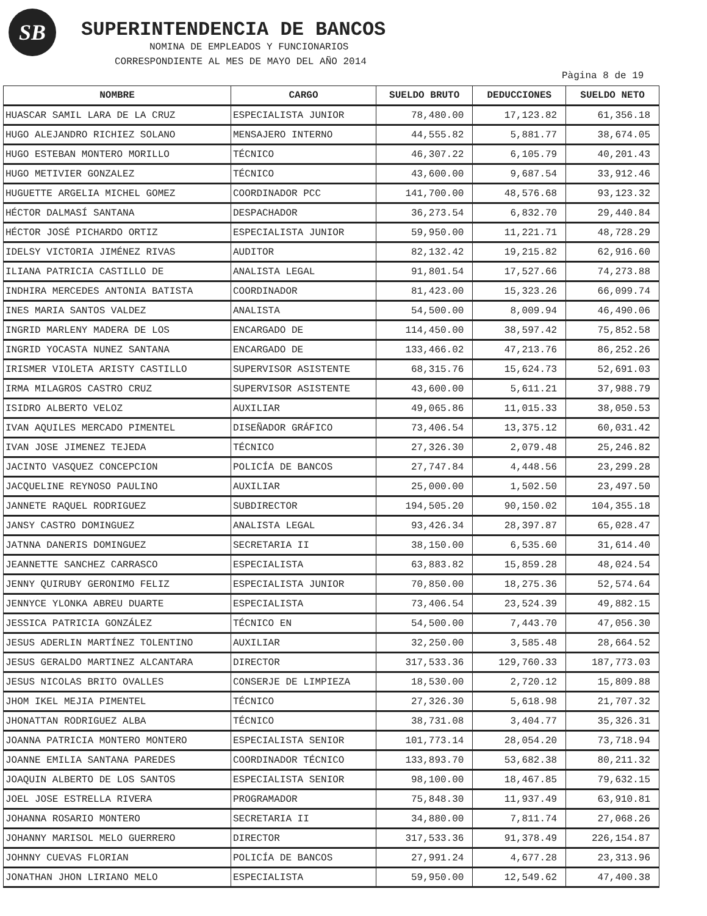SB SUPERINTENDENCIA DE BANCOS
NOMINA DE EMPLEADOS Y FUNCIONARIOS
CORRESPONDIENTE AL MES DE MAYO DEL AÑO 2014
Pàgina 8 de 19
| NOMBRE | CARGO | SUELDO BRUTO | DEDUCCIONES | SUELDO NETO |
| --- | --- | --- | --- | --- |
| HUASCAR SAMIL LARA DE LA CRUZ | ESPECIALISTA JUNIOR | 78,480.00 | 17,123.82 | 61,356.18 |
| HUGO ALEJANDRO RICHIEZ SOLANO | MENSAJERO INTERNO | 44,555.82 | 5,881.77 | 38,674.05 |
| HUGO ESTEBAN MONTERO MORILLO | TÉCNICO | 46,307.22 | 6,105.79 | 40,201.43 |
| HUGO METIVIER GONZALEZ | TÉCNICO | 43,600.00 | 9,687.54 | 33,912.46 |
| HUGUETTE ARGELIA MICHEL GOMEZ | COORDINADOR PCC | 141,700.00 | 48,576.68 | 93,123.32 |
| HÉCTOR DALMASÍ SANTANA | DESPACHADOR | 36,273.54 | 6,832.70 | 29,440.84 |
| HÉCTOR JOSÉ PICHARDO ORTIZ | ESPECIALISTA JUNIOR | 59,950.00 | 11,221.71 | 48,728.29 |
| IDELSY VICTORIA JIMÉNEZ RIVAS | AUDITOR | 82,132.42 | 19,215.82 | 62,916.60 |
| ILIANA PATRICIA CASTILLO DE | ANALISTA LEGAL | 91,801.54 | 17,527.66 | 74,273.88 |
| INDHIRA MERCEDES ANTONIA BATISTA | COORDINADOR | 81,423.00 | 15,323.26 | 66,099.74 |
| INES MARIA SANTOS VALDEZ | ANALISTA | 54,500.00 | 8,009.94 | 46,490.06 |
| INGRID MARLENY MADERA DE LOS | ENCARGADO DE | 114,450.00 | 38,597.42 | 75,852.58 |
| INGRID YOCASTA NUNEZ SANTANA | ENCARGADO DE | 133,466.02 | 47,213.76 | 86,252.26 |
| IRISMER VIOLETA ARISTY CASTILLO | SUPERVISOR ASISTENTE | 68,315.76 | 15,624.73 | 52,691.03 |
| IRMA MILAGROS CASTRO CRUZ | SUPERVISOR ASISTENTE | 43,600.00 | 5,611.21 | 37,988.79 |
| ISIDRO ALBERTO VELOZ | AUXILIAR | 49,065.86 | 11,015.33 | 38,050.53 |
| IVAN AQUILES MERCADO PIMENTEL | DISEÑADOR GRÁFICO | 73,406.54 | 13,375.12 | 60,031.42 |
| IVAN JOSE JIMENEZ TEJEDA | TÉCNICO | 27,326.30 | 2,079.48 | 25,246.82 |
| JACINTO VASQUEZ CONCEPCION | POLICÍA DE BANCOS | 27,747.84 | 4,448.56 | 23,299.28 |
| JACQUELINE REYNOSO PAULINO | AUXILIAR | 25,000.00 | 1,502.50 | 23,497.50 |
| JANNETE RAQUEL RODRIGUEZ | SUBDIRECTOR | 194,505.20 | 90,150.02 | 104,355.18 |
| JANSY CASTRO DOMINGUEZ | ANALISTA LEGAL | 93,426.34 | 28,397.87 | 65,028.47 |
| JATNNA DANERIS DOMINGUEZ | SECRETARIA II | 38,150.00 | 6,535.60 | 31,614.40 |
| JEANNETTE SANCHEZ CARRASCO | ESPECIALISTA | 63,883.82 | 15,859.28 | 48,024.54 |
| JENNY QUIRUBY GERONIMO FELIZ | ESPECIALISTA JUNIOR | 70,850.00 | 18,275.36 | 52,574.64 |
| JENNYCE YLONKA ABREU DUARTE | ESPECIALISTA | 73,406.54 | 23,524.39 | 49,882.15 |
| JESSICA PATRICIA GONZÁLEZ | TÉCNICO EN | 54,500.00 | 7,443.70 | 47,056.30 |
| JESUS ADERLIN MARTÍNEZ TOLENTINO | AUXILIAR | 32,250.00 | 3,585.48 | 28,664.52 |
| JESUS GERALDO MARTINEZ ALCANTARA | DIRECTOR | 317,533.36 | 129,760.33 | 187,773.03 |
| JESUS NICOLAS BRITO OVALLES | CONSERJE DE LIMPIEZA | 18,530.00 | 2,720.12 | 15,809.88 |
| JHOM IKEL MEJIA PIMENTEL | TÉCNICO | 27,326.30 | 5,618.98 | 21,707.32 |
| JHONATTAN RODRIGUEZ ALBA | TÉCNICO | 38,731.08 | 3,404.77 | 35,326.31 |
| JOANNA PATRICIA MONTERO MONTERO | ESPECIALISTA SENIOR | 101,773.14 | 28,054.20 | 73,718.94 |
| JOANNE EMILIA SANTANA PAREDES | COORDINADOR TÉCNICO | 133,893.70 | 53,682.38 | 80,211.32 |
| JOAQUIN ALBERTO DE LOS SANTOS | ESPECIALISTA SENIOR | 98,100.00 | 18,467.85 | 79,632.15 |
| JOEL JOSE ESTRELLA RIVERA | PROGRAMADOR | 75,848.30 | 11,937.49 | 63,910.81 |
| JOHANNA ROSARIO MONTERO | SECRETARIA II | 34,880.00 | 7,811.74 | 27,068.26 |
| JOHANNY MARISOL MELO GUERRERO | DIRECTOR | 317,533.36 | 91,378.49 | 226,154.87 |
| JOHNNY CUEVAS FLORIAN | POLICÍA DE BANCOS | 27,991.24 | 4,677.28 | 23,313.96 |
| JONATHAN JHON LIRIANO MELO | ESPECIALISTA | 59,950.00 | 12,549.62 | 47,400.38 |